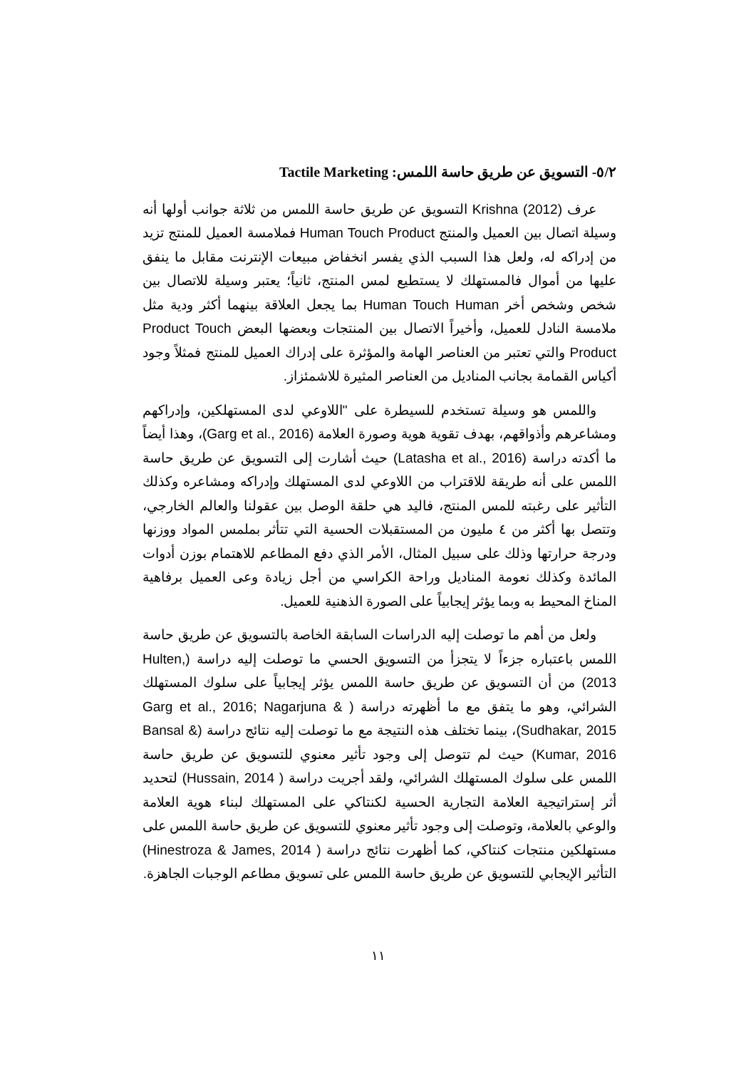٥/٢- التسويق عن طريق حاسة اللمس: Tactile Marketing
عرف Krishna (2012) التسويق عن طريق حاسة اللمس من ثلاثة جوانب أولها أنه وسيلة اتصال بين العميل والمنتج Human Touch Product فملامسة العميل للمنتج تزيد من إدراكه له، ولعل هذا السبب الذي يفسر انخفاض مبيعات الإنترنت مقابل ما ينفق عليها من أموال فالمستهلك لا يستطيع لمس المنتج، ثانياً؛ يعتبر وسيلة للاتصال بين شخص وشخص أخر Human Touch Human بما يجعل العلاقة بينهما أكثر ودية مثل ملامسة النادل للعميل، وأخيراً الاتصال بين المنتجات وبعضها البعض Product Touch Product والتي تعتبر من العناصر الهامة والمؤثرة على إدراك العميل للمنتج فمثلاً وجود أكياس القمامة بجانب المناديل من العناصر المثيرة للاشمئزاز.
واللمس هو وسيلة تستخدم للسيطرة على "اللاوعي لدى المستهلكين، وإدراكهم ومشاعرهم وأذواقهم، بهدف تقوية هوية وصورة العلامة (Garg et al., 2016)، وهذا أيضاً ما أكدته دراسة (Latasha et al., 2016) حيث أشارت إلى التسويق عن طريق حاسة اللمس على أنه طريقة للاقتراب من اللاوعي لدى المستهلك وإدراكه ومشاعره وكذلك التأثير على رغبته للمس المنتج، فاليد هي حلقة الوصل بين عقولنا والعالم الخارجي، وتتصل بها أكثر من ٤ مليون من المستقبلات الحسية التي تتأثر بملمس المواد ووزنها ودرجة حرارتها وذلك على سبيل المثال، الأمر الذي دفع المطاعم للاهتمام بوزن أدوات المائدة وكذلك نعومة المناديل وراحة الكراسي من أجل زيادة وعى العميل برفاهية المناخ المحيط به وبما يؤثر إيجابياً على الصورة الذهنية للعميل.
ولعل من أهم ما توصلت إليه الدراسات السابقة الخاصة بالتسويق عن طريق حاسة اللمس باعتباره جزءاً لا يتجزأ من التسويق الحسي ما توصلت إليه دراسة (Hulten, 2013) من أن التسويق عن طريق حاسة اللمس يؤثر إيجابياً على سلوك المستهلك الشرائي، وهو ما يتفق مع ما أظهرته دراسة ( Garg et al., 2016; Nagarjuna & Sudhakar, 2015)، بينما تختلف هذه النتيجة مع ما توصلت إليه نتائج دراسة (Bansal & Kumar, 2016) حيث لم تتوصل إلى وجود تأثير معنوي للتسويق عن طريق حاسة اللمس على سلوك المستهلك الشرائي، ولقد أجريت دراسة ( Hussain, 2014) لتحديد أثر إستراتيجية العلامة التجارية الحسية لكنتاكي على المستهلك لبناء هوية العلامة والوعي بالعلامة، وتوصلت إلى وجود تأثير معنوي للتسويق عن طريق حاسة اللمس على مستهلكين منتجات كنتاكي، كما أظهرت نتائج دراسة ( Hinestroza & James, 2014) التأثير الإيجابي للتسويق عن طريق حاسة اللمس على تسويق مطاعم الوجبات الجاهزة.
١١